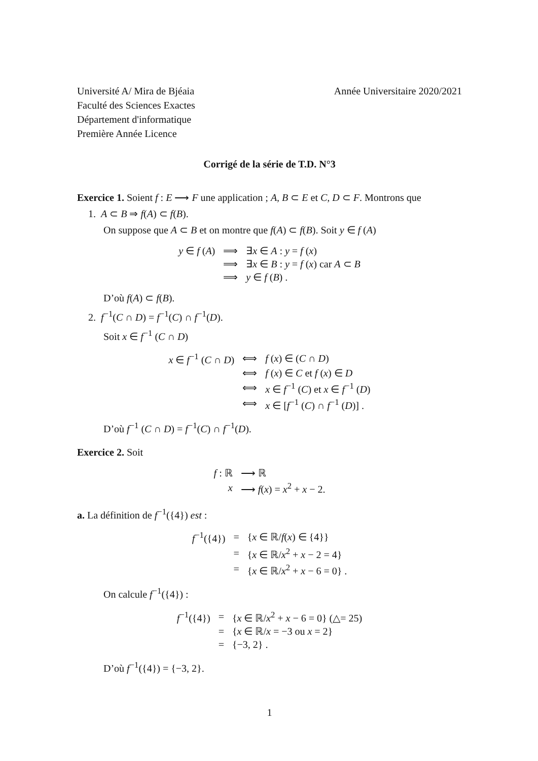Université A/ Mira de Bjéaia
Faculté des Sciences Exactes
Département d'informatique
Première Année Licence
Année Universitaire 2020/2021
Corrigé de la série de T.D. N°3
Exercice 1. Soient f : E ⟶ F une application ; A, B ⊂ E et C, D ⊂ F. Montrons que
1. A ⊂ B ⇒ f(A) ⊂ f(B).
On suppose que A ⊂ B et on montre que f(A) ⊂ f(B). Soit y ∈ f (A)
| y ∈ f ( A ) | ⟹ | ∃ x ∈ A : y = f ( x ) |
| | ⟹ | ∃ x ∈ B : y = f ( x ) car A ⊂ B |
| | ⟹ | y ∈ f ( B ) . |
D’où f(A) ⊂ f(B).
2. f<sup>−1</sup>(C ∩ D) = f<sup>−1</sup>(C) ∩ f<sup>−1</sup>(D).
Soit x ∈ f<sup>−1</sup> (C ∩ D)
| x ∈ f<sup>−1</sup> ( C ∩ D ) | ⟺ | f ( x ) ∈ ( C ∩ D ) |
| | ⟺ | f ( x ) ∈ C et f ( x ) ∈ D |
| | ⟺ | x ∈ f<sup>−1</sup> ( C ) et x ∈ f<sup>−1</sup> ( D ) |
| | ⟺ | x ∈ [ f<sup>−1</sup> ( C ) ∩ f<sup>−1</sup> ( D )] . |
D’où f<sup>−1</sup> (C ∩ D) = f<sup>−1</sup>(C) ∩ f<sup>−1</sup>(D).
Exercice 2. Soit
| f : ℝ | ⟶ ℝ |
| x | ⟶ f ( x ) = x<sup>2</sup> + x − 2. |
a. La définition de f<sup>−1</sup>({4}) est :
| f<sup>−1</sup>({4}) | = | { x ∈ ℝ/ f ( x ) ∈ {4}} |
| | = | { x ∈ ℝ/ x<sup>2</sup> + x − 2 = 4} |
| | = | { x ∈ ℝ/ x<sup>2</sup> + x − 6 = 0} . |
On calcule f<sup>−1</sup>({4}) :
| f<sup>−1</sup>({4}) | = | { x ∈ ℝ/ x<sup>2</sup> + x − 6 = 0} (△= 25) |
| | = | { x ∈ ℝ/ x = −3 ou x = 2} |
| | = | {−3, 2} . |
D’où f<sup>−1</sup>({4}) = {−3, 2}.
1